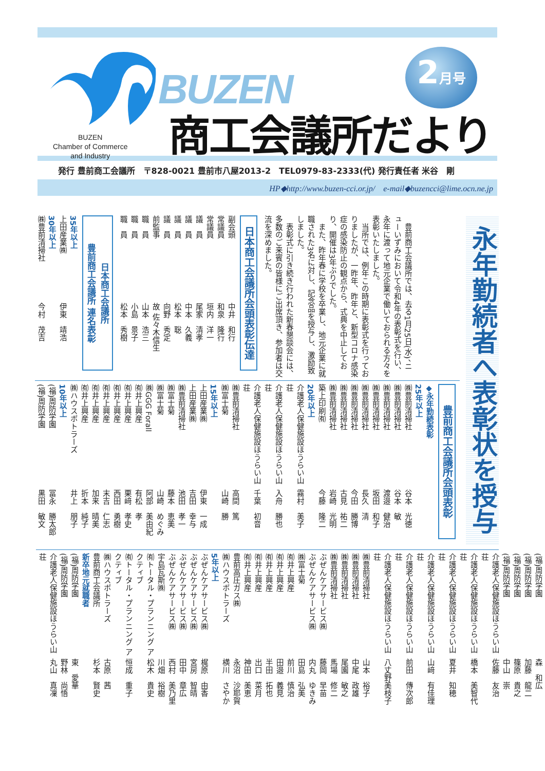BUZEN
Chamber of Commerce
and Industry
BUZEN
商工会議所だより
2 月号
発行 豊前商工会議所　〒828-0021 豊前市八屋2013-2　TEL0979-83-2333(代) 発行責任者 米谷　剛
HP◆http://www.buzen-cci.or.jp/　e-mail◆buzencci@lime.ocn.ne.jp
永年勤続者へ表彰状を授与
豊前商工会議所では、去る1月25日(水)、ニューいずみにおいて令和4年の表彰式を行い、永年に渡って地元企業で働いておられる方々を表彰いたしました。
当所では、例年この時期に表彰式を行っておりましたが、一昨年、昨年と、新型コロナ感染症の感染防止の観点から、式典を中止しており、開催は3年ぶりでした。
また、昨年春に学校を卒業し、地元企業に就職された3名に対し、記念品を授与し、激励致しました。
表彰式に引き続き行われた新春懇談会には、多数のご来賓の皆様にご出席頂き、参加者は交流を深めました。
日本商工会議所会頭表彰伝達
副会頭 中井　和行
常議員 和泉　隆行
常議員 垣内　洋一
議　員 尾家　清孝
議　員 中本　久義
議　員 松本　聡
議　員 向野　秀定
前監事 故 佐々木信生
職　員 山本　浩三
職　員 小島　景子
職　員 松本　秀樹
日本商工会議所
豊前商工会議所 連名表彰
35年以上
上田産業㈱ 伊東　靖浩
30年以上
㈱豊前清掃社 今村　茂吉
豊前商工会議所会頭表彰
◆永年勤続表彰
25年以上
㈱豊前清掃社 谷本　光徳
㈱豊前清掃社 谷本　敏
㈱豊前清掃社 渡邉　健治
㈱豊前清掃社 坂田　和子
㈱豊前清掃社 長久　清
㈱豊前清掃社 今田　勝博
㈱豊前清掃社 古見　祐二
㈱豊前清掃社 岩崎　光明
築上印刷㈲ 今藤　隆二
20年以上
介護老人保健施設ほうらい山荘 霧村　美子
介護老人保健施設ほうらい山荘 入舟　勝也
介護老人保健施設ほうらい山荘 千葉　初音
㈱豊前清掃社 高間　篤
㈱富士菊 山崎　勝
15年以上
上田産業㈱ 伊東　一成
上田産業㈱ 吉田　幸与
㈱豊前清掃社 池田　孝一
㈱富士菊 藤本　恵美
㈱富士菊 山崎　めぐみ
㈱GGG Forall 阿部　美由紀
㈲井上興産 有松　孝
㈲井上興産 栗﨑　孝史
㈲井上興産 西田　勇樹
㈲井上興産 末吉　仁志
㈲井上興産 加来　晴美
㈲井上興産 折本　純子
㈱ハウスボトラーズ 井上　朋子
10年以上
(福)周防学園 冨永　勝太郎
(福)周防学園 黒田　敏文
(福)周防学園 森　和広
(福)周防学園 加藤　龍二
(福)周防学園 篠原　貴之
(福)周防学園 中山　崇
介護老人保健施設ほうらい山荘 佐藤　友治
介護老人保健施設ほうらい山荘 橋本　美智代
介護老人保健施設ほうらい山荘 夏井　知穂
介護老人保健施設ほうらい山荘 山﨑　有佳理
介護老人保健施設ほうらい山荘 前田　傳次郎
介護老人保健施設ほうらい山荘 八丈野美枝子
㈱豊前清掃社 山本　裕子
㈱豊前清掃社 中尾　政雄
㈱豊前清掃社 尾園　敏之
㈱豊前清掃社 馬場　修二
ぶぜんケアサービス㈱ 藤岡　早苗
ぶぜんケアサービス㈱ 内丸　ゆきみ
㈱富士菊 田島　弘美
㈲井上興産 前川　慎治
㈲井上興産 田邉　義見
㈲井上興産 半田　拓也
㈲井上興産 出口　菜月
㈲井上興産 神田　美恵
豊前高圧ガス㈱ 永沼　沙耶賀
㈱ハウスボトラーズ 横川　さやか
5年以上
ぶぜんケアサービス㈱ 梶原　由香
ぶぜんケアサービス㈱ 宮房　智晴
ぶぜんケアサービス㈱ 田中　章広
ぶぜんケアサービス㈱ 西村　美乃里
宇島瓦斯㈱ 川畑　裕樹
㈲トータル・プランニング アクティブ 松木　貴史
㈲トータル・プランニング アクティブ 恒成　重子
㈱ハウスボトラーズ 古原　茜
豊前商工会議所 杉本　賢史
新卒地元就職者
(福)周防学園 東　愛華
(福)周防学園 野林　尚悟
介護老人保健施設ほうらい山荘 丸山　真凜